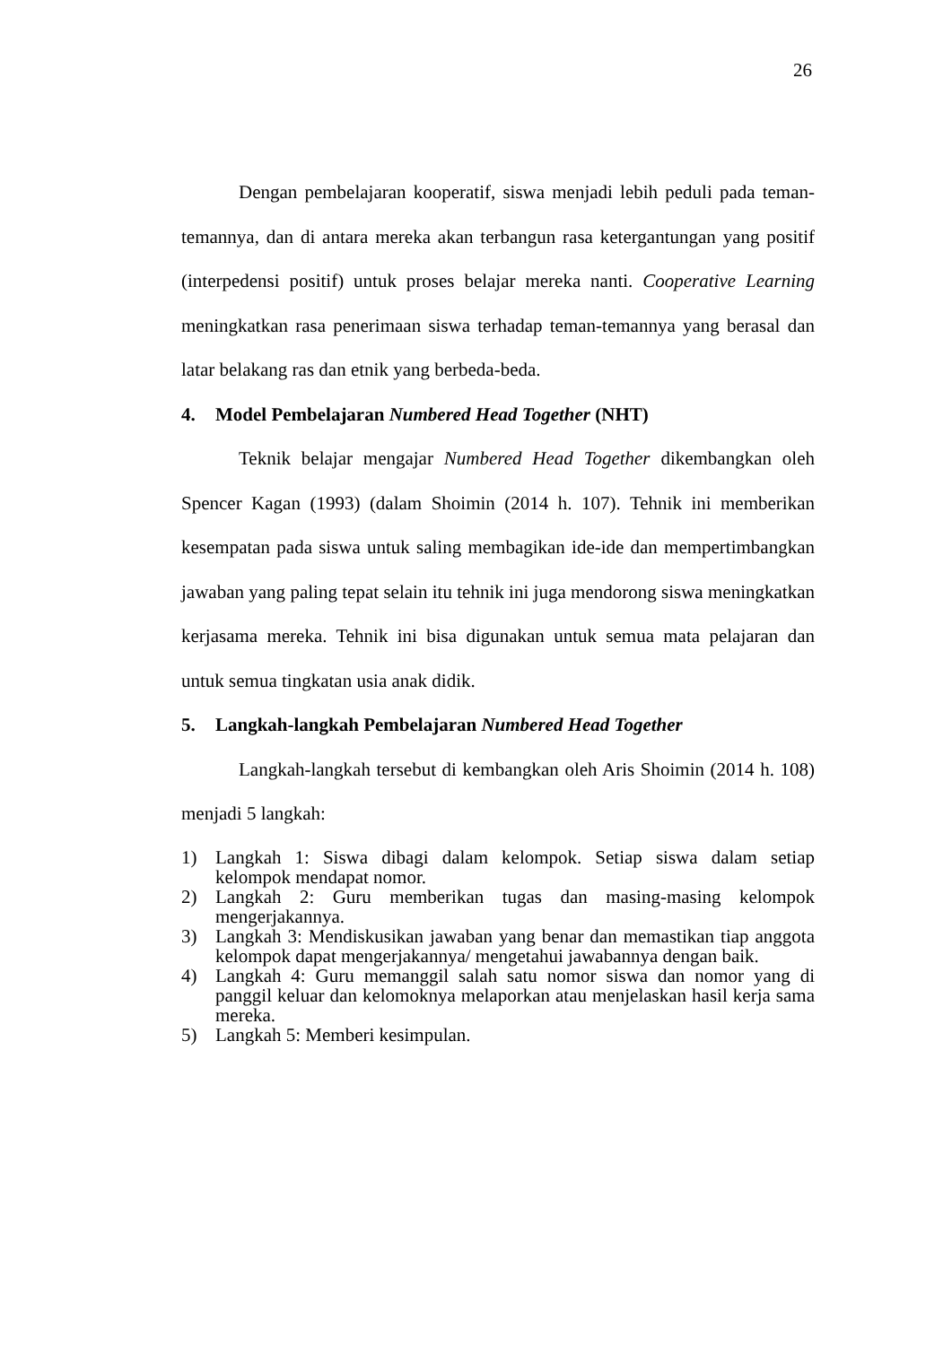26
Dengan pembelajaran kooperatif, siswa menjadi lebih peduli pada teman-temannya, dan di antara mereka akan terbangun rasa ketergantungan yang positif (interpedensi positif) untuk proses belajar mereka nanti. Cooperative Learning meningkatkan rasa penerimaan siswa terhadap teman-temannya yang berasal dan latar belakang ras dan etnik yang berbeda-beda.
4. Model Pembelajaran Numbered Head Together (NHT)
Teknik belajar mengajar Numbered Head Together dikembangkan oleh Spencer Kagan (1993) (dalam Shoimin (2014 h. 107). Tehnik ini memberikan kesempatan pada siswa untuk saling membagikan ide-ide dan mempertimbangkan jawaban yang paling tepat selain itu tehnik ini juga mendorong siswa meningkatkan kerjasama mereka. Tehnik ini bisa digunakan untuk semua mata pelajaran dan untuk semua tingkatan usia anak didik.
5. Langkah-langkah Pembelajaran Numbered Head Together
Langkah-langkah tersebut di kembangkan oleh Aris Shoimin (2014 h. 108) menjadi 5 langkah:
1) Langkah 1: Siswa dibagi dalam kelompok. Setiap siswa dalam setiap kelompok mendapat nomor.
2) Langkah 2: Guru memberikan tugas dan masing-masing kelompok mengerjakannya.
3) Langkah 3: Mendiskusikan jawaban yang benar dan memastikan tiap anggota kelompok dapat mengerjakannya/ mengetahui jawabannya dengan baik.
4) Langkah 4: Guru memanggil salah satu nomor siswa dan nomor yang di panggil keluar dan kelomoknya melaporkan atau menjelaskan hasil kerja sama mereka.
5) Langkah 5: Memberi kesimpulan.